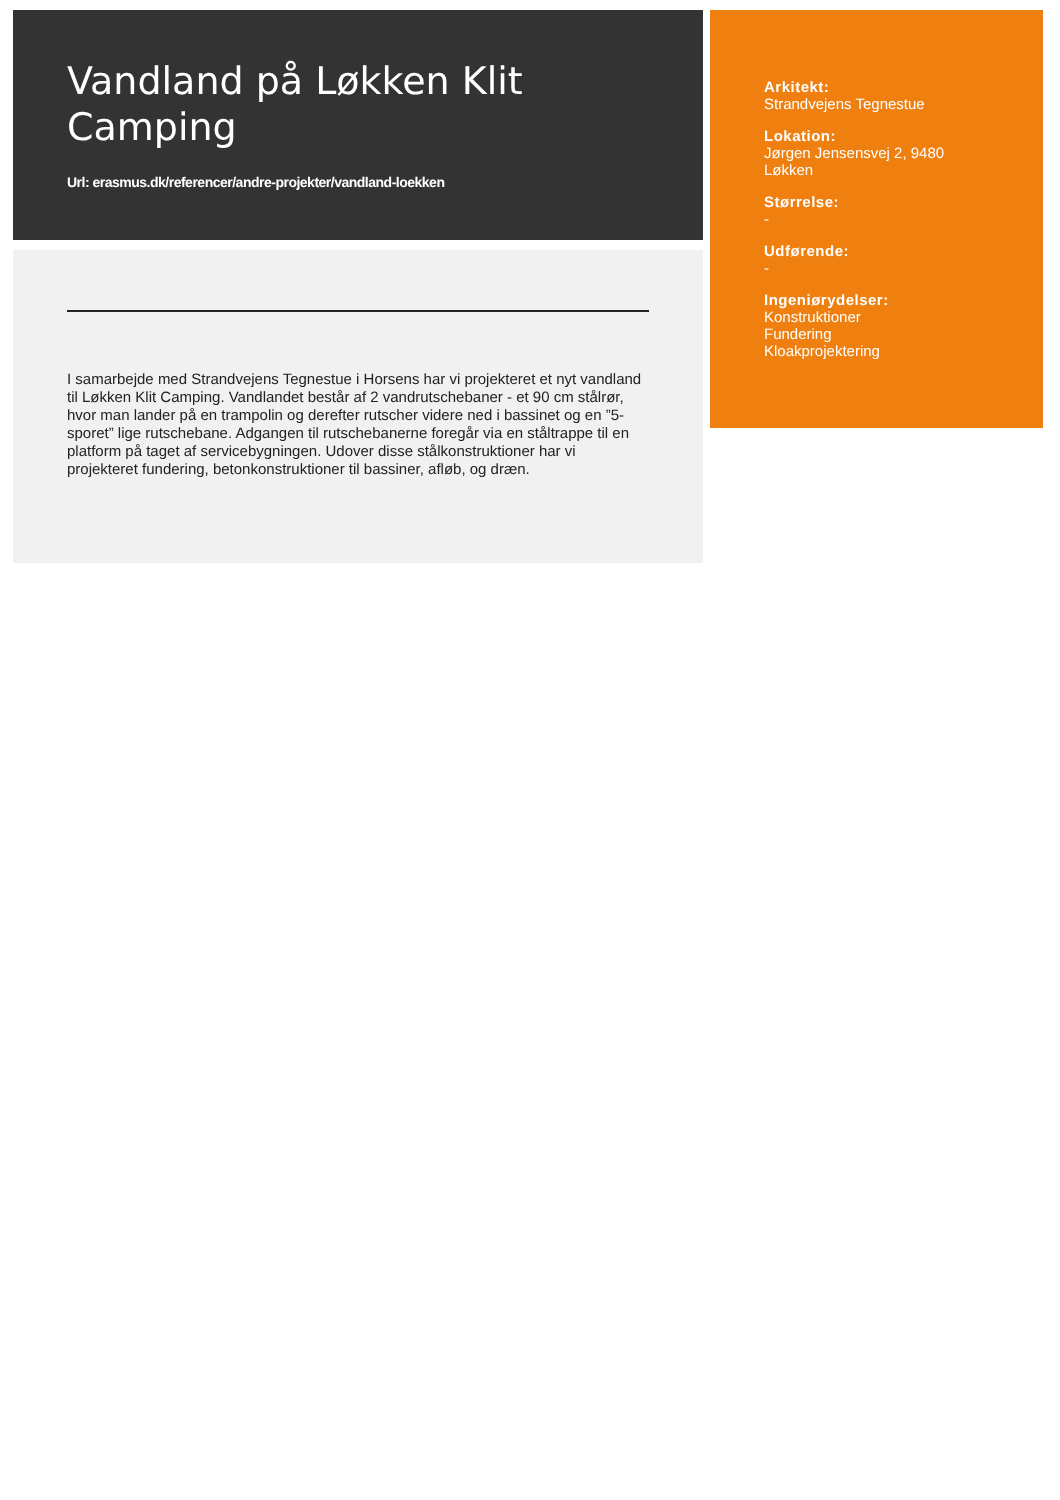Vandland på Løkken Klit Camping
Url: erasmus.dk/referencer/andre-projekter/vandland-loekken
I samarbejde med Strandvejens Tegnestue i Horsens har vi projekteret et nyt vandland til Løkken Klit Camping. Vandlandet består af 2 vandrutschebaner - et 90 cm stålrør, hvor man lander på en trampolin og derefter rutscher videre ned i bassinet og en ”5-sporet” lige rutschebane. Adgangen til rutschebanerne foregår via en ståltrappe til en platform på taget af servicebygningen. Udover disse stålkonstruktioner har vi projekteret fundering, betonkonstruktioner til bassiner, afløb, og dræn.
Arkitekt:
Strandvejens Tegnestue
Lokation:
Jørgen Jensensvej 2, 9480
Løkken
Størrelse:
-
Udførende:
-
Ingeniørydelser:
Konstruktioner
Fundering
Kloakprojektering